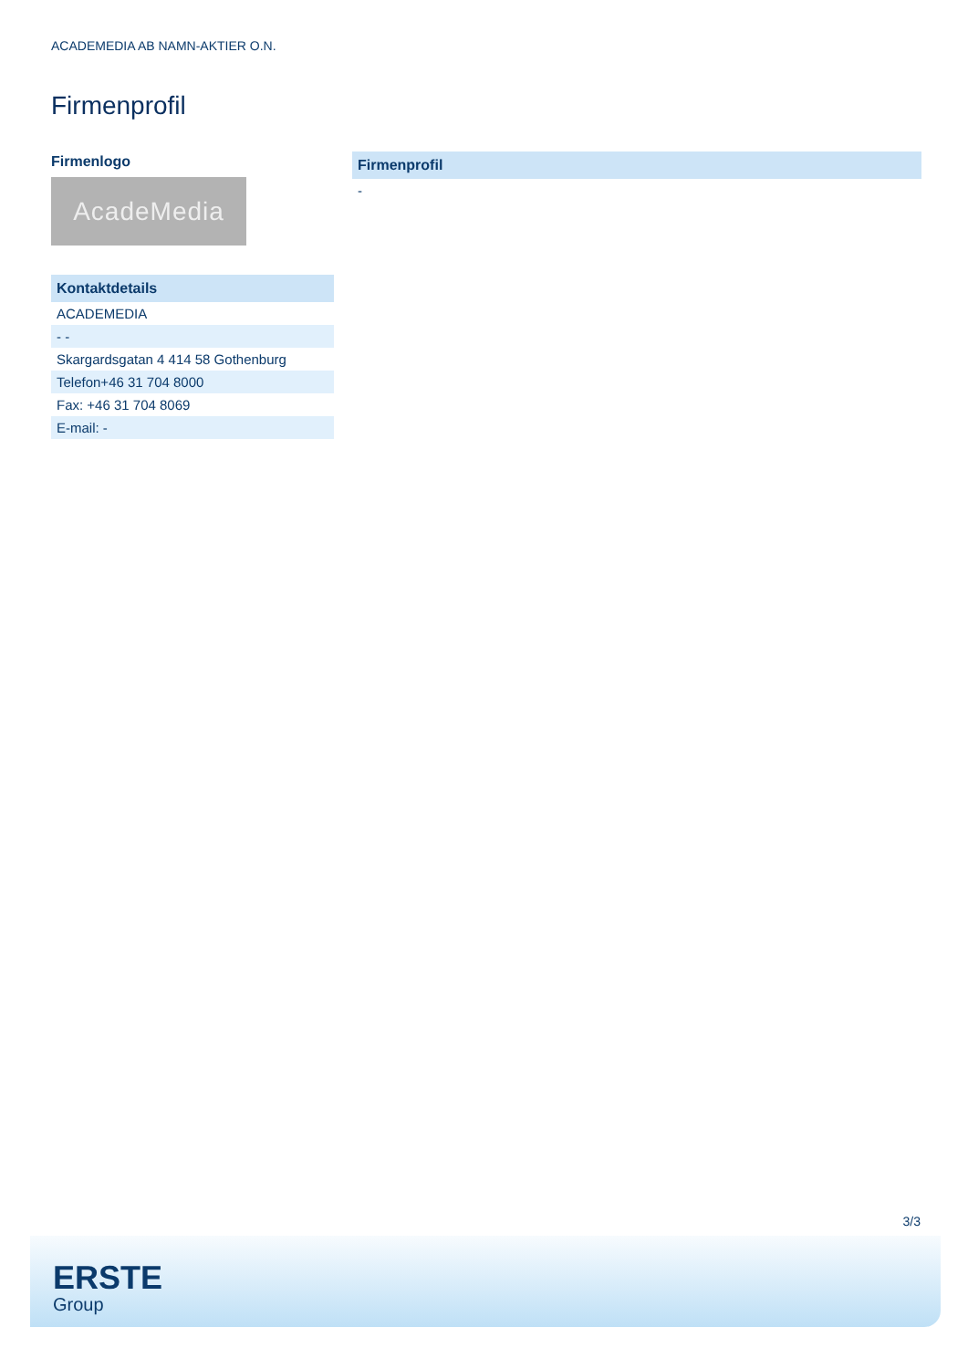ACADEMEDIA AB NAMN-AKTIER O.N.
Firmenprofil
Firmenlogo
AcadeMedia
| Kontaktdetails |
| --- |
| ACADEMEDIA |
| - - |
| Skargardsgatan 4 414 58 Gothenburg |
| Telefon+46 31 704 8000 |
| Fax: +46 31 704 8069 |
| E-mail: - |
| Firmenprofil |
| --- |
| - |
3/3
ERSTE
Group